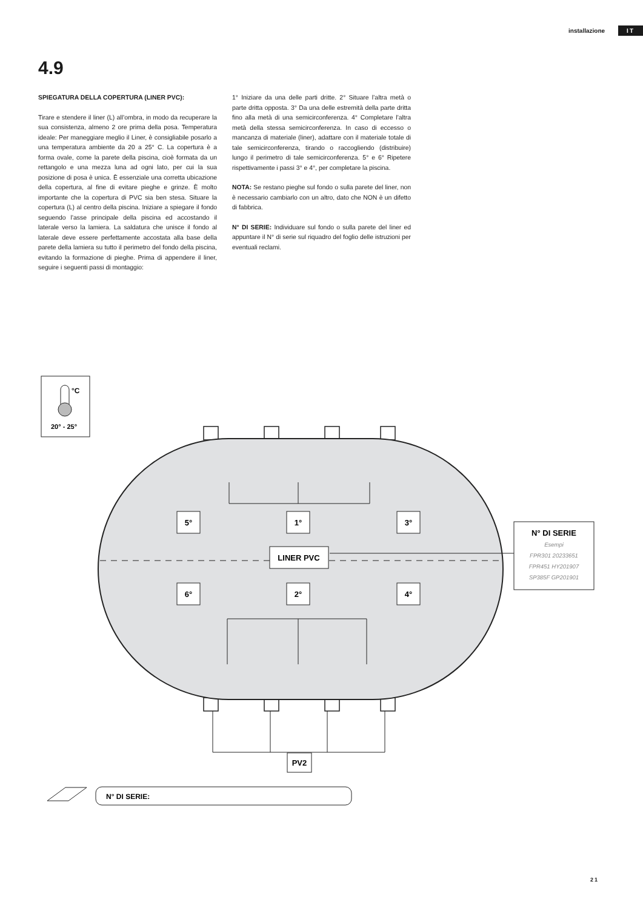installazione IT
4.9
SPIEGATURA DELLA COPERTURA (LINER PVC):
Tirare e stendere il liner (L) all’ombra, in modo da recuperare la sua consistenza, almeno 2 ore prima della posa. Temperatura ideale: Per maneggiare meglio il Liner, è consigliabile posarlo a una temperatura ambiente da 20 a 25° C. La copertura è a forma ovale, come la parete della piscina, cioè formata da un rettangolo e una mezza luna ad ogni lato, per cui la sua posizione di posa è unica. È essenziale una corretta ubicazione della copertura, al fine di evitare pieghe e grinze. È molto importante che la copertura di PVC sia ben stesa. Situare la copertura (L) al centro della piscina. Iniziare a spiegare il fondo seguendo l’asse principale della piscina ed accostando il laterale verso la lamiera. La saldatura che unisce il fondo al laterale deve essere perfettamente accostata alla base della parete della lamiera su tutto il perimetro del fondo della piscina, evitando la formazione di pieghe. Prima di appendere il liner, seguire i seguenti passi di montaggio:
1° Iniziare da una delle parti dritte. 2° Situare l’altra metà o parte dritta opposta. 3° Da una delle estremità della parte dritta fino alla metà di una semicirconferenza. 4° Completare l’altra metà della stessa semicirconferenza. In caso di eccesso o mancanza di materiale (liner), adattare con il materiale totale di tale semicirconferenza, tirando o raccogliendo (distribuire) lungo il perimetro di tale semicirconferenza. 5° e 6° Ripetere rispettivamente i passi 3° e 4°, per completare la piscina.
NOTA: Se restano pieghe sul fondo o sulla parete del liner, non è necessario cambiarlo con un altro, dato che NON è un difetto di fabbrica.
N° DI SERIE: Individuare sul fondo o sulla parete del liner ed appuntare il N° di serie sul riquadro del foglio delle istruzioni per eventuali reclami.
°C
20° - 25°
5°
1°
3°
6°
2°
4°
LINER PVC
PV2
N° DI SERIE
Esempi
FPR301 20233651
FPR451 HY201907
SP385F GP201901
N° DI SERIE:
21